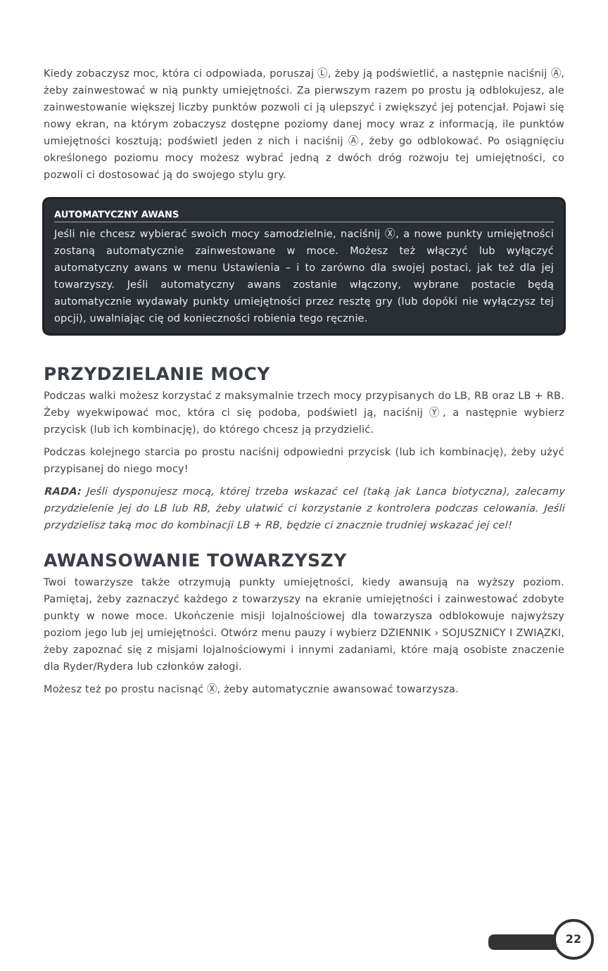Kiedy zobaczysz moc, która ci odpowiada, poruszaj Ⓛ, żeby ją podświetlić, a następnie naciśnij Ⓐ, żeby zainwestować w nią punkty umiejętności. Za pierwszym razem po prostu ją odblokujesz, ale zainwestowanie większej liczby punktów pozwoli ci ją ulepszyć i zwiększyć jej potencjał. Pojawi się nowy ekran, na którym zobaczysz dostępne poziomy danej mocy wraz z informacją, ile punktów umiejętności kosztują; podświetl jeden z nich i naciśnij Ⓐ, żeby go odblokować. Po osiągnięciu określonego poziomu mocy możesz wybrać jedną z dwóch dróg rozwoju tej umiejętności, co pozwoli ci dostosować ją do swojego stylu gry.
AUTOMATYCZNY AWANS
Jeśli nie chcesz wybierać swoich mocy samodzielnie, naciśnij Ⓧ, a nowe punkty umiejętności zostaną automatycznie zainwestowane w moce. Możesz też włączyć lub wyłączyć automatyczny awans w menu Ustawienia – i to zarówno dla swojej postaci, jak też dla jej towarzyszy. Jeśli automatyczny awans zostanie włączony, wybrane postacie będą automatycznie wydawały punkty umiejętności przez resztę gry (lub dopóki nie wyłączysz tej opcji), uwalniając cię od konieczności robienia tego ręcznie.
PRZYDZIELANIE MOCY
Podczas walki możesz korzystać z maksymalnie trzech mocy przypisanych do LB, RB oraz LB + RB. Żeby wyekwipować moc, która ci się podoba, podświetl ją, naciśnij Ⓨ, a następnie wybierz przycisk (lub ich kombinację), do którego chcesz ją przydzielić.
Podczas kolejnego starcia po prostu naciśnij odpowiedni przycisk (lub ich kombinację), żeby użyć przypisanej do niego mocy!
RADA: Jeśli dysponujesz mocą, której trzeba wskazać cel (taką jak Lanca biotyczna), zalecamy przydzielenie jej do LB lub RB, żeby ułatwić ci korzystanie z kontrolera podczas celowania. Jeśli przydzielisz taką moc do kombinacji LB + RB, będzie ci znacznie trudniej wskazać jej cel!
AWANSOWANIE TOWARZYSZY
Twoi towarzysze także otrzymują punkty umiejętności, kiedy awansują na wyższy poziom. Pamiętaj, żeby zaznaczyć każdego z towarzyszy na ekranie umiejętności i zainwestować zdobyte punkty w nowe moce. Ukończenie misji lojalnościowej dla towarzysza odblokowuje najwyższy poziom jego lub jej umiejętności. Otwórz menu pauzy i wybierz DZIENNIK › SOJUSZNICY I ZWIĄZKI, żeby zapoznać się z misjami lojalnościowymi i innymi zadaniami, które mają osobiste znaczenie dla Ryder/Rydera lub członków załogi.
Możesz też po prostu nacisnąć Ⓧ, żeby automatycznie awansować towarzysza.
22